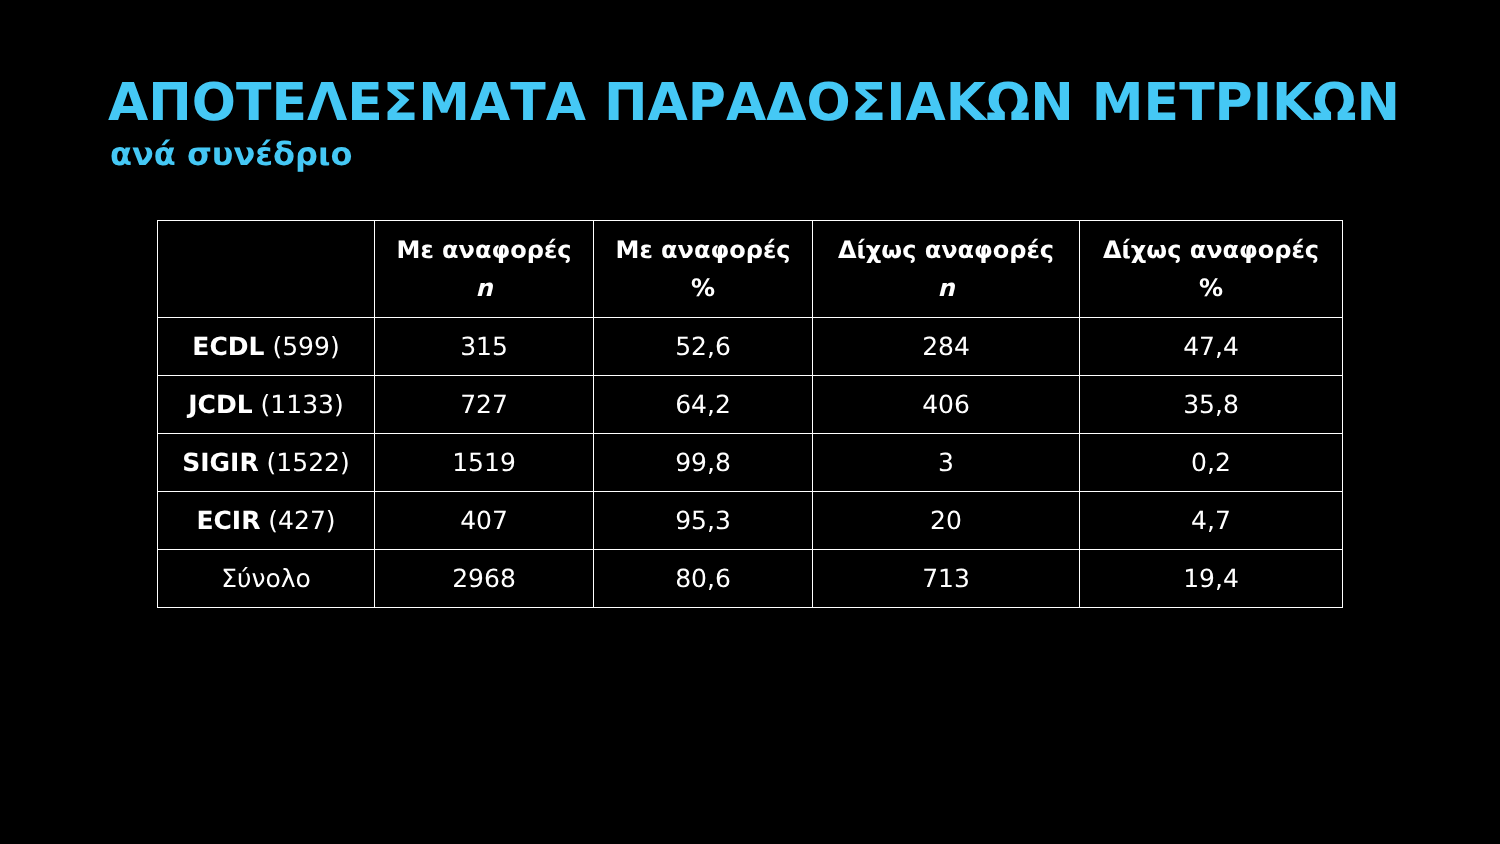ΑΠΟΤΕΛΕΣΜΑΤΑ ΠΑΡΑΔΟΣΙΑΚΩΝ ΜΕΤΡΙΚΩΝ
ανά συνέδριο
| | Με αναφορές n | Με αναφορές % | Δίχως αναφορές n | Δίχως αναφορές % |
| --- | --- | --- | --- | --- |
| ECDL (599) | 315 | 52,6 | 284 | 47,4 |
| JCDL (1133) | 727 | 64,2 | 406 | 35,8 |
| SIGIR (1522) | 1519 | 99,8 | 3 | 0,2 |
| ECIR (427) | 407 | 95,3 | 20 | 4,7 |
| Σύνολο | 2968 | 80,6 | 713 | 19,4 |